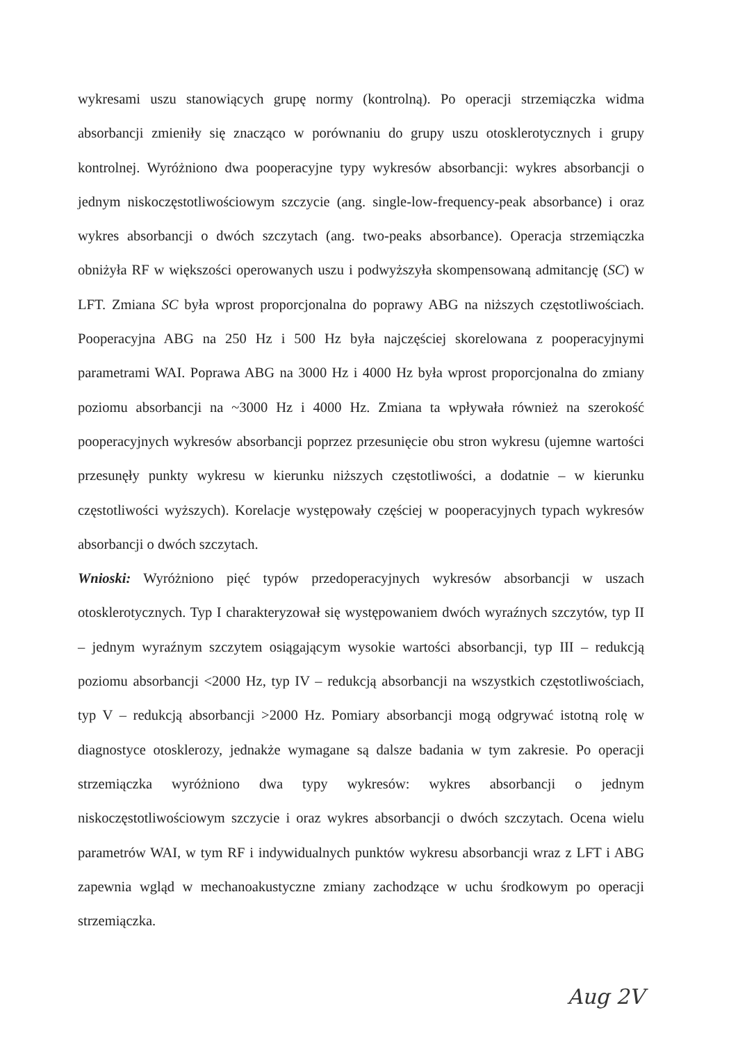wykresami uszu stanowiących grupę normy (kontrolną). Po operacji strzemiączka widma absorbancji zmieniły się znacząco w porównaniu do grupy uszu otosklerotycznych i grupy kontrolnej. Wyróżniono dwa pooperacyjne typy wykresów absorbancji: wykres absorbancji o jednym niskoczęstotliwościowym szczycie (ang. single-low-frequency-peak absorbance) i oraz wykres absorbancji o dwóch szczytach (ang. two-peaks absorbance). Operacja strzemiączka obniżyła RF w większości operowanych uszu i podwyższyła skompensowaną admitancję (SC) w LFT. Zmiana SC była wprost proporcjonalna do poprawy ABG na niższych częstotliwościach. Pooperacyjna ABG na 250 Hz i 500 Hz była najczęściej skorelowana z pooperacyjnymi parametrami WAI. Poprawa ABG na 3000 Hz i 4000 Hz była wprost proporcjonalna do zmiany poziomu absorbancji na ~3000 Hz i 4000 Hz. Zmiana ta wpływała również na szerokość pooperacyjnych wykresów absorbancji poprzez przesunięcie obu stron wykresu (ujemne wartości przesunęły punkty wykresu w kierunku niższych częstotliwości, a dodatnie – w kierunku częstotliwości wyższych). Korelacje występowały częściej w pooperacyjnych typach wykresów absorbancji o dwóch szczytach.
Wnioski: Wyróżniono pięć typów przedoperacyjnych wykresów absorbancji w uszach otosklerotycznych. Typ I charakteryzował się występowaniem dwóch wyraźnych szczytów, typ II – jednym wyraźnym szczytem osiągającym wysokie wartości absorbancji, typ III – redukcją poziomu absorbancji <2000 Hz, typ IV – redukcją absorbancji na wszystkich częstotliwościach, typ V – redukcją absorbancji >2000 Hz. Pomiary absorbancji mogą odgrywać istotną rolę w diagnostyce otosklerozy, jednakże wymagane są dalsze badania w tym zakresie. Po operacji strzemiączka wyróżniono dwa typy wykresów: wykres absorbancji o jednym niskoczęstotliwościowym szczycie i oraz wykres absorbancji o dwóch szczytach. Ocena wielu parametrów WAI, w tym RF i indywidualnych punktów wykresu absorbancji wraz z LFT i ABG zapewnia wgląd w mechanoakustyczne zmiany zachodzące w uchu środkowym po operacji strzemiączka.
Aug 2V